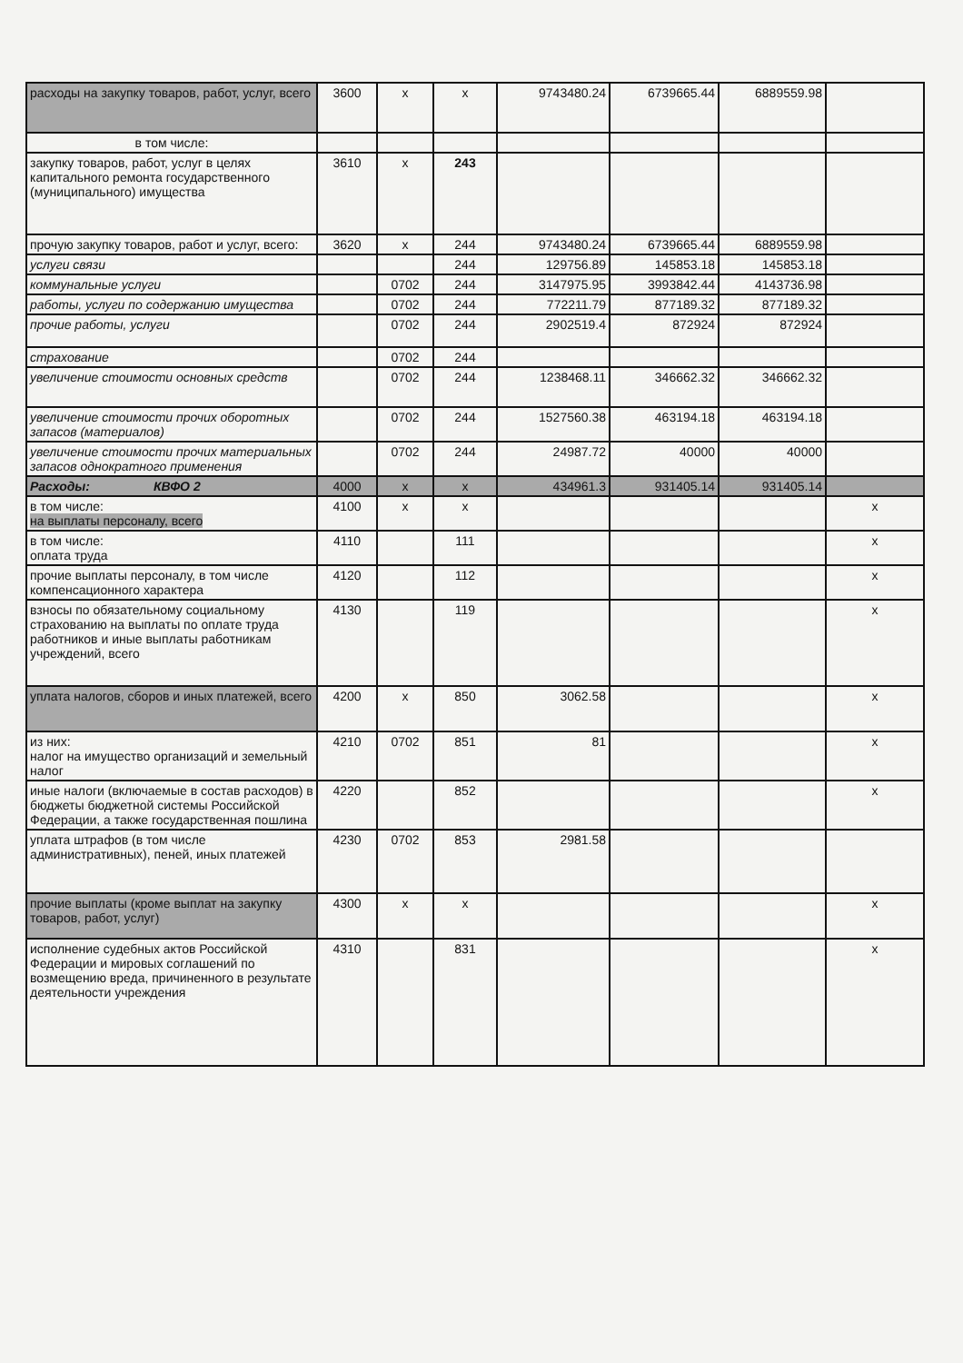| расходы на закупку товаров, работ, услуг, всего | 3600 | x | x | 9743480.24 | 6739665.44 | 6889559.98 | |
| в том числе: | | | | | | | |
| закупку товаров, работ, услуг в целях капитального ремонта государственного (муниципального) имущества | 3610 | x | 243 | | | | |
| прочую закупку товаров, работ и услуг, всего: | 3620 | x | 244 | 9743480.24 | 6739665.44 | 6889559.98 | |
| услуги связи | | | 244 | 129756.89 | 145853.18 | 145853.18 | |
| коммунальные услуги | | 0702 | 244 | 3147975.95 | 3993842.44 | 4143736.98 | |
| работы, услуги по содержанию имущества | | 0702 | 244 | 772211.79 | 877189.32 | 877189.32 | |
| прочие работы, услуги | | 0702 | 244 | 2902519.4 | 872924 | 872924 | |
| страхование | | 0702 | 244 | | | | |
| увеличение стоимости основных средств | | 0702 | 244 | 1238468.11 | 346662.32 | 346662.32 | |
| увеличение стоимости прочих оборотных запасов (материалов) | | 0702 | 244 | 1527560.38 | 463194.18 | 463194.18 | |
| увеличение стоимости прочих материальных запасов однократного применения | | 0702 | 244 | 24987.72 | 40000 | 40000 | |
| Расходы: КВФО 2 | 4000 | x | x | 434961.3 | 931405.14 | 931405.14 | |
| в том числе: на выплаты персоналу, всего | 4100 | x | x | | | | x |
| в том числе: оплата труда | 4110 | | 111 | | | | x |
| прочие выплаты персоналу, в том числе компенсационного характера | 4120 | | 112 | | | | x |
| взносы по обязательному социальному страхованию на выплаты по оплате труда работников и иные выплаты работникам учреждений, всего | 4130 | | 119 | | | | x |
| уплата налогов, сборов и иных платежей, всего | 4200 | x | 850 | 3062.58 | | | x |
| из них: налог на имущество организаций и земельный налог | 4210 | 0702 | 851 | 81 | | | x |
| иные налоги (включаемые в состав расходов) в бюджеты бюджетной системы Российской Федерации, а также государственная пошлина | 4220 | | 852 | | | | x |
| уплата штрафов (в том числе административных), пеней, иных платежей | 4230 | 0702 | 853 | 2981.58 | | | |
| прочие выплаты (кроме выплат на закупку товаров, работ, услуг) | 4300 | x | x | | | | x |
| исполнение судебных актов Российской Федерации и мировых соглашений по возмещению вреда, причиненного в результате деятельности учреждения | 4310 | | 831 | | | | x |